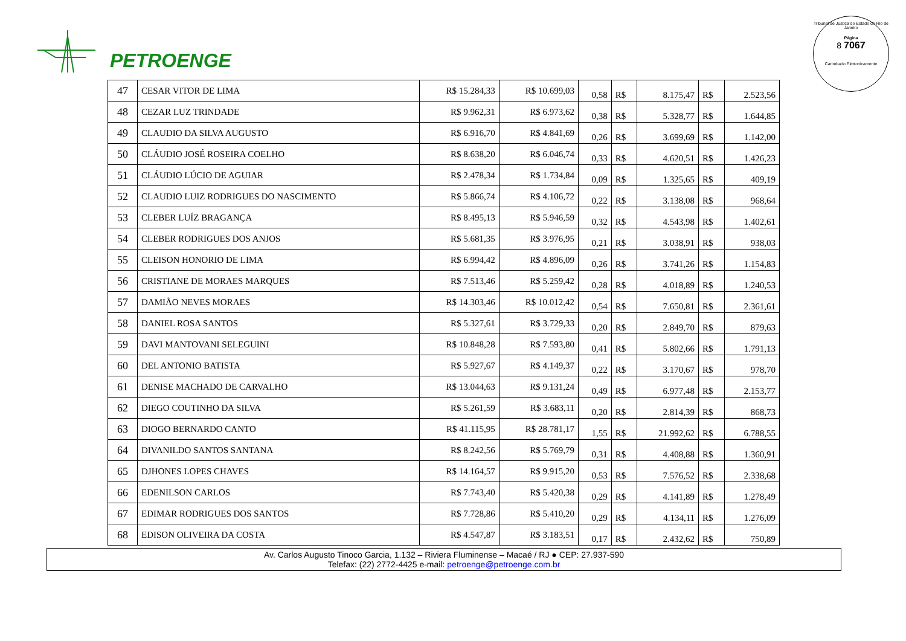PETROENGE
Tribunal de Justiça do Estado do Rio de Janeiro
Página
8 7067
Carimbado Eletronicamente
| 47 | CESAR VITOR DE LIMA | R$ 15.284,33 | R$ 10.699,03 | 0,58 | R$ | 8.175,47 | R$ | 2.523,56 |
| 48 | CEZAR LUZ TRINDADE | R$ 9.962,31 | R$ 6.973,62 | 0,38 | R$ | 5.328,77 | R$ | 1.644,85 |
| 49 | CLAUDIO DA SILVA AUGUSTO | R$ 6.916,70 | R$ 4.841,69 | 0,26 | R$ | 3.699,69 | R$ | 1.142,00 |
| 50 | CLÁUDIO JOSÉ ROSEIRA COELHO | R$ 8.638,20 | R$ 6.046,74 | 0,33 | R$ | 4.620,51 | R$ | 1.426,23 |
| 51 | CLÁUDIO LÚCIO DE AGUIAR | R$ 2.478,34 | R$ 1.734,84 | 0,09 | R$ | 1.325,65 | R$ | 409,19 |
| 52 | CLAUDIO LUIZ RODRIGUES DO NASCIMENTO | R$ 5.866,74 | R$ 4.106,72 | 0,22 | R$ | 3.138,08 | R$ | 968,64 |
| 53 | CLEBER LUÍZ BRAGANÇA | R$ 8.495,13 | R$ 5.946,59 | 0,32 | R$ | 4.543,98 | R$ | 1.402,61 |
| 54 | CLEBER RODRIGUES DOS ANJOS | R$ 5.681,35 | R$ 3.976,95 | 0,21 | R$ | 3.038,91 | R$ | 938,03 |
| 55 | CLEISON HONORIO DE LIMA | R$ 6.994,42 | R$ 4.896,09 | 0,26 | R$ | 3.741,26 | R$ | 1.154,83 |
| 56 | CRISTIANE DE MORAES MARQUES | R$ 7.513,46 | R$ 5.259,42 | 0,28 | R$ | 4.018,89 | R$ | 1.240,53 |
| 57 | DAMIÃO NEVES MORAES | R$ 14.303,46 | R$ 10.012,42 | 0,54 | R$ | 7.650,81 | R$ | 2.361,61 |
| 58 | DANIEL ROSA SANTOS | R$ 5.327,61 | R$ 3.729,33 | 0,20 | R$ | 2.849,70 | R$ | 879,63 |
| 59 | DAVI MANTOVANI SELEGUINI | R$ 10.848,28 | R$ 7.593,80 | 0,41 | R$ | 5.802,66 | R$ | 1.791,13 |
| 60 | DEL ANTONIO BATISTA | R$ 5.927,67 | R$ 4.149,37 | 0,22 | R$ | 3.170,67 | R$ | 978,70 |
| 61 | DENISE MACHADO DE CARVALHO | R$ 13.044,63 | R$ 9.131,24 | 0,49 | R$ | 6.977,48 | R$ | 2.153,77 |
| 62 | DIEGO COUTINHO DA SILVA | R$ 5.261,59 | R$ 3.683,11 | 0,20 | R$ | 2.814,39 | R$ | 868,73 |
| 63 | DIOGO BERNARDO CANTO | R$ 41.115,95 | R$ 28.781,17 | 1,55 | R$ | 21.992,62 | R$ | 6.788,55 |
| 64 | DIVANILDO SANTOS SANTANA | R$ 8.242,56 | R$ 5.769,79 | 0,31 | R$ | 4.408,88 | R$ | 1.360,91 |
| 65 | DJHONES LOPES CHAVES | R$ 14.164,57 | R$ 9.915,20 | 0,53 | R$ | 7.576,52 | R$ | 2.338,68 |
| 66 | EDENILSON CARLOS | R$ 7.743,40 | R$ 5.420,38 | 0,29 | R$ | 4.141,89 | R$ | 1.278,49 |
| 67 | EDIMAR RODRIGUES DOS SANTOS | R$ 7.728,86 | R$ 5.410,20 | 0,29 | R$ | 4.134,11 | R$ | 1.276,09 |
| 68 | EDISON OLIVEIRA DA COSTA | R$ 4.547,87 | R$ 3.183,51 | 0,17 | R$ | 2.432,62 | R$ | 750,89 |
Av. Carlos Augusto Tinoco Garcia, 1.132 – Riviera Fluminense – Macaé / RJ ● CEP: 27.937-590
Telefax: (22) 2772-4425 e-mail: petroenge@petroenge.com.br